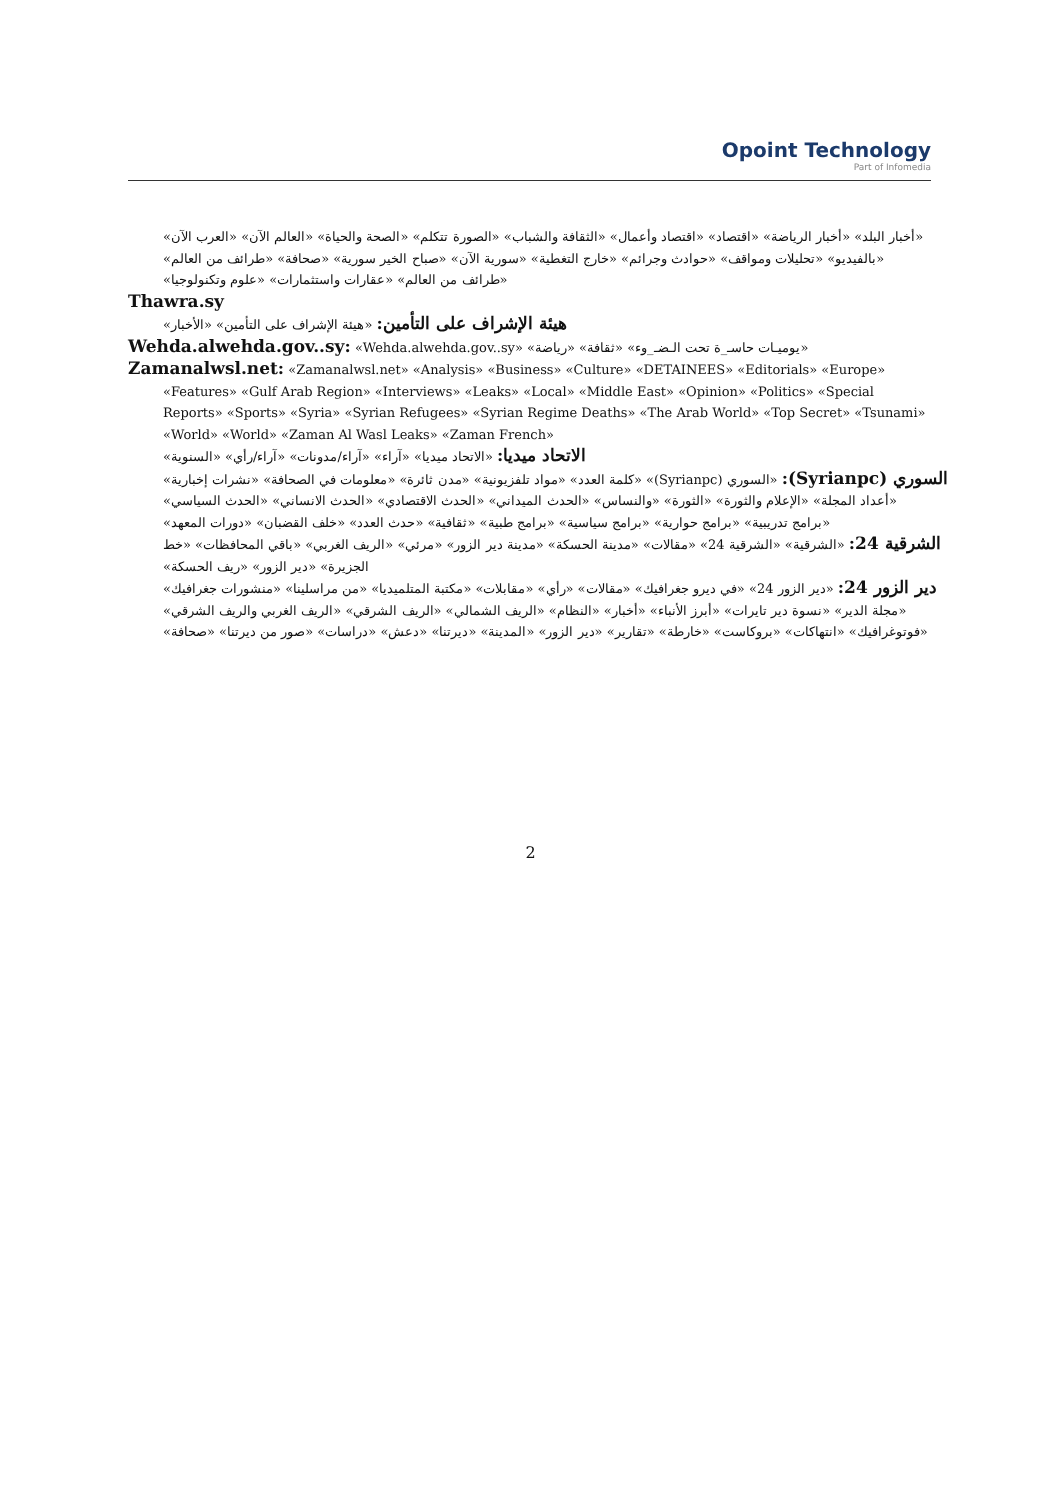Opoint Technology
Part of Infomedia
«أخبار البلد» «أخبار الرياضة» «اقتصاد» «اقتصاد وأعمال» «الثقافة والشباب» «الصورة تتكلم» «الصحة والحياة» «العالم الآن» «العرب الآن» «بالفيديو» «تحليلات ومواقف» «حوادث وجرائم» «خارج التغطية» «سورية الآن» «صباح الخير سورية» «صحافة» «طرائف من العالم» «طرائف من العالم» «عقارات واستثمارات» «علوم وتكنولوجيا»
Thawra.sy
هيئة الإشراف على التأمين: «هيئة الإشراف على التأمين» «الأخبار»
Wehda.alwehda.gov..sy: «Wehda.alwehda.gov..sy» «يوميـات حاسـ_ة تحت الـضـ_وء» «ثقافة» «رياضة»
Zamanalwsl.net: «Zamanalwsl.net» «Analysis» «Business» «Culture» «DETAINEES» «Editorials» «Europe» «Features» «Gulf Arab Region» «Interviews» «Leaks» «Local» «Middle East» «Opinion» «Politics» «Special Reports» «Sports» «Syria» «Syrian Refugees» «Syrian Regime Deaths» «The Arab World» «Top Secret» «Tsunami» «World» «World» «Zaman Al Wasl Leaks» «Zaman French»
الاتحاد ميديا: «الاتحاد ميديا» «آراء» «آراء/مدونات» «آراء/رأي» «السنوية»
السوري (Syrianpc): «السوري (Syrianpc)» «كلمة العدد» «مواد تلفزيونية» «مدن ثائرة» «معلومات في الصحافة» «نشرات إخبارية» «أعداد المجلة» «الإعلام والثورة» «الثورة» «والنساس» «الحدث الميداني» «الحدث الاقتصادي» «الحدث الانساني» «الحدث السياسي» «برامج تدريبية» «برامج حوارية» «برامج سياسية» «برامج طبية» «ثقافية» «حدث العدد» «خلف القضبان» «دورات المعهد»
الشرقية 24: «الشرقية» «الشرقية 24» «مقالات» «مدينة الحسكة» «مدينة دير الزور» «مرئي» «الريف الغربي» «باقي المحافظات» «خط الجزيرة» «دير الزور» «ريف الحسكة»
دير الزور 24: «دير الزور 24» «في ديرو جغرافيك» «مقالات» «رأي» «مقابلات» «مكتبة المتلميديا» «من مراسلينا» «منشورات جغرافيك» «مجلة الدير» «نسوة دير تايرات» «أبرز الأنباء» «أخبار» «النظام» «الريف الشمالي» «الريف الشرقي» «الريف الغربي والريف الشرقي» «فوتوغرافيك» «انتهاكات» «بروكاست» «خارطة» «تقارير» «دير الزور» «المدينة» «ديرتنا» «دعش» «دراسات» «صور من ديرتنا» «صحافة»
2